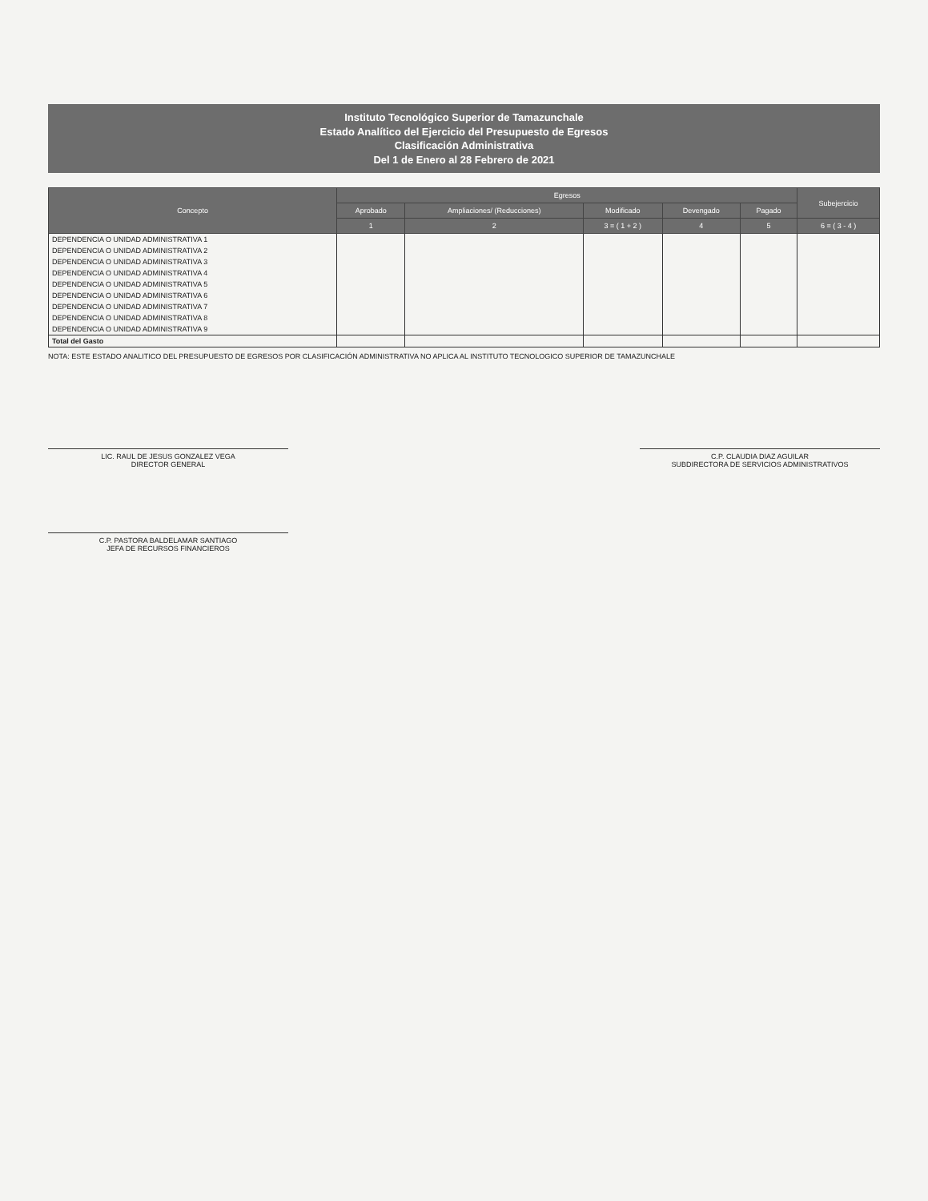Instituto Tecnológico Superior de Tamazunchale
Estado Analítico del Ejercicio del Presupuesto de Egresos
Clasificación Administrativa
Del 1 de Enero al 28 Febrero de 2021
| Concepto | Egresos | | | | | Subejercicio |
| --- | --- | --- | --- | --- | --- | --- |
| | Aprobado | Ampliaciones/ (Reducciones) | Modificado | Devengado | Pagado | |
| | 1 | 2 | 3 = ( 1 + 2 ) | 4 | 5 | 6 = ( 3 - 4 ) |
| DEPENDENCIA O UNIDAD ADMINISTRATIVA 1 | | | | | | |
| DEPENDENCIA O UNIDAD ADMINISTRATIVA 2 | | | | | | |
| DEPENDENCIA O UNIDAD ADMINISTRATIVA 3 | | | | | | |
| DEPENDENCIA O UNIDAD ADMINISTRATIVA 4 | | | | | | |
| DEPENDENCIA O UNIDAD ADMINISTRATIVA 5 | | | | | | |
| DEPENDENCIA O UNIDAD ADMINISTRATIVA 6 | | | | | | |
| DEPENDENCIA O UNIDAD ADMINISTRATIVA 7 | | | | | | |
| DEPENDENCIA O UNIDAD ADMINISTRATIVA 8 | | | | | | |
| DEPENDENCIA O UNIDAD ADMINISTRATIVA 9 | | | | | | |
| Total del Gasto | | | | | | |
NOTA: ESTE ESTADO ANALITICO DEL PRESUPUESTO DE EGRESOS POR CLASIFICACIÓN ADMINISTRATIVA NO APLICA AL INSTITUTO TECNOLOGICO SUPERIOR DE TAMAZUNCHALE
LIC. RAUL DE JESUS GONZALEZ VEGA
DIRECTOR GENERAL
C.P. CLAUDIA DIAZ AGUILAR
SUBDIRECTORA DE SERVICIOS ADMINISTRATIVOS
C.P. PASTORA BALDELAMAR SANTIAGO
JEFA DE RECURSOS FINANCIEROS